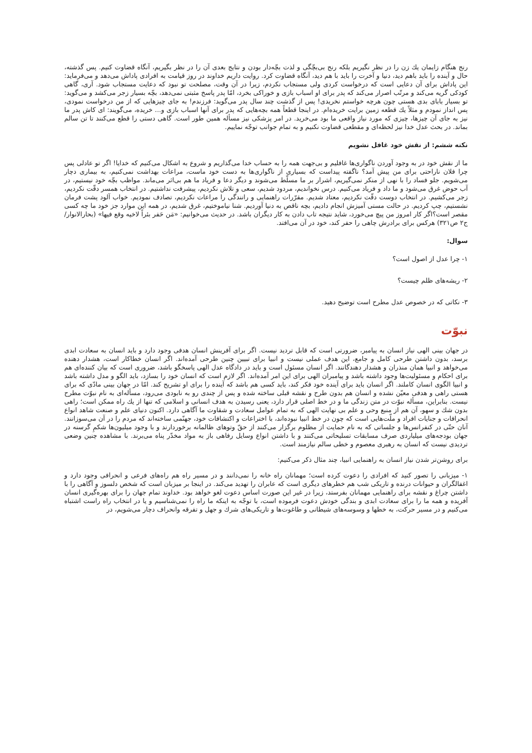رنج هنگام زایمان یك زن را در نظر نگیریم بلكه رنج بی‌بچّگی و لذت بچّه‌دار بودن و نتایج بعدی آن را در نظر بگیریم، آنگاه قضاوت كنیم. پس گذشته، حال و آینده را باید باهم دید، دنیا و آخرت را باید با هم دید، آنگاه قضاوت كرد. روایت داریم خداوند در روز قیامت به افرادی پاداش می‌دهد و می‌فرماید: این پاداش برای آن دعایی است كه درخواست كردی ولی مستجاب نكردم، زیرا در آن وقت، مصلحت تو نبود كه دعایت مستجاب شود. آری، گاهی كودكی گریه می‌كند و مرتّب اصرار می‌كند كه پدر برای او اسباب بازی و خوراكی بخرد، امّا پدر پاسخ مثبتی نمی‌دهد، بچّه بسیار زجر می‌كشد و می‌گوید: تو بسیار بابای بدی هستی چون هرچه خواستم نخریدی! پس از گذشت چند سال پدر می‌گوید: فرزندم! به جای چیزهایی كه از من درخواست نمودی، پس انداز نمودم و مثلاً یك قطعه زمین برایت خریده‌ام. در اینجا قطعاً همه بچه‌هایی كه پدر برای آنها اسباب بازی و... خریده، می‌گویند: ای كاش پدر ما نیز به جای آن چیزها، چیزی كه مورد نیاز واقعی ما بود می‌خرید. در امر پزشكی نیز مسأله همین طور است. گاهی دستی را قطع می‌كنند تا تن سالم بماند. در بحث عدل خدا نیز لحظه‌ای و مقطعی قضاوت نكنیم و به تمام جوانب توجّه نماییم.
نكته ششم: از نقش خود غافل نشویم
ما از نقش خود در به وجود آوردن ناگواری‌ها غافلیم و بی‌جهت همه را به حساب خدا می‌گذاریم و شروع به اشكال می‌كنیم كه خدایا! اگر تو عادلی پس چرا فلان ناراحتی برای من پیش آمد؟ ناگفته پیداست كه بسیاری از ناگواری‌ها به دست خود ماست، مراعات بهداشت نمی‌كنیم، به بیماری دچار می‌شویم. جلو فساد را با نهی از منكر نمی‌گیریم، اشرار بر ما مسلّط می‌شوند و دیگر دعا و فریاد ما هم بی‌اثر می‌ماند. مواظب بچّه خود نیستیم، در آب حوض غرق می‌شود و ما داد و فریاد می‌كنیم. درس نخواندیم، مردود شدیم، سعی و تلاش نكردیم، پیشرفت نداشتیم. در انتخاب همسر دقّت نكردیم، زجر می‌كشیم. در انتخاب دوست دقّت نكردیم، معتاد شدیم. مقرّرات راهنمایی و رانندگی را مراعات نكردیم، تصادف نمودیم. خواب آلود پشت فرمان نشستیم، چپ كردیم. در حالت مستی آمیزش انجام دادیم، بچه ناقص به دنیا آوردیم. شنا نیاموختیم، غرق شدیم، در همه این موارد جز خود ما چه كسی مقصر است؟اگر كار امروز من پیچ می‌خورد، شاید نتیجه تاب دادن به كار دیگران باشد. در حدیث می‌خوانیم: «مَن حَفر بئراً لاخیه وقع فیها» (بحارالانوار/ج٢ ص٣٢١) هركس برای برادرش چاهی را حفر كند، خود در آن می‌افتد.
سوال:
١- چرا عدل از اصول است؟
٢- ریشه‌های ظلم چیست؟
٣- نكاتی كه در خصوص عدل مطرح است توضیح دهید.
نبوّت
در جهان بینی الهی نیاز انسان به پیامبر، ضرورتی است كه قابل تردید نیست. اگر برای آفرینش انسان هدفی وجود دارد و باید انسان به سعادت ابدی برسد، بدون داشتن طرحی كامل و جامع، این هدف عملی نیست و انبیا برای تبیین چنین طرحی آمده‌اند. اگر انسان خطاكار است، هشدار دهنده می‌خواهد و انبیا همان منذران و هشدار دهندگانند. اگر انسان مسئول است و باید در دادگاه عدل الهی پاسخگو باشد، ضروری است كه بیان كننده‌ای هم برای احكام و مسئولیت‌ها وجود داشته باشد و پیامبران الهی برای این امر آمده‌اند. اگر لازم است كه انسان خود را بسازد، باید الگو و مدل داشته باشد و انبیا الگوی انسان كاملند. اگر انسان باید برای آینده خود فكر كند، باید كسی هم باشد كه آینده را برای او تشریح كند. امّا در جهان بینی مادّی كه برای هستی راهی و هدفی معیّن نشده و انسان هم بدون طرح و نقشه قبلی ساخته شده و پس از چندی رو به نابودی می‌رود، مسأله‌ای به نام نبوّت مطرح نیست. بنابراین، مسأله نبوّت در متن زندگی ما و در خط اصلی قرار دارد، یعنی رسیدن به هدف انسانی و اسلامی كه تنها از یك راه ممكن است؛ راهی بدون شك و سهو، آن هم از منبع وحی و علم بی نهایت الهی كه به تمام عوامل سعادت و شقاوت ما آگاهی دارد. اكنون دنیای علم و صنعت شاهد انواع انحرافات و جنایات افراد و ملّت‌هایی است كه چون در خط انبیا نبوده‌اند، با اختراعات و اكتشافات خود، جهنّمی ساخته‌اند كه مردم را در آن می‌سوزانند. آنان حتّی در كنفرانس‌ها و جلساتی كه به نام حمایت از مظلوم برگزار می‌كنند از حقّ وتوهای ظالمانه برخوردارند و با وجود میلیون‌ها شكمِ گرسنه در جهان بودجه‌های میلیاردی صرف مسابقات تسلیحاتی می‌كنند و با داشتن انواع وسایل رفاهی باز به مواد مخدّر پناه می‌برند. با مشاهده چنین وضعی تردیدی نیست كه انسان به رهبری معصوم و خطی سالم نیازمند است.
برای روشن‌تر شدن نیاز انسان به راهنمایی انبیا، چند مثال ذكر می‌كنیم:
١- میزبانی را تصور كنید كه افرادی را دعوت كرده است؛ مهمانان راه خانه را نمی‌دانند و در مسیر راه هم راه‌های فرعی و انحرافی وجود دارد و اغفالگران و حیوانات درنده و تاریكی شب هم خطرهای دیگری است كه عابران را تهدید می‌كند. در اینجا بر میزبان است كه شخص دلسوز و آگاهی را با داشتن چراغ و نقشه برای راهنمایی مهمانان بفرستد، زیرا در غیر این صورت اساس دعوت لغو خواهد بود. خداوند تمام جهان را برای بهره‌گیری انسان آفریده و همه ما را برای سعادت ابدی و بندگی خودش دعوت فرموده است، با توجّه به اینكه ما راه را نمی‌شناسیم و یا در انتخاب راه راست اشتباه می‌كنیم و در مسیر حركت، به خطها و وسوسه‌های شیطانی و طاغوت‌ها و تاریكی‌های شرك و جهل و تفرقه وانحراف دچار می‌شویم، در